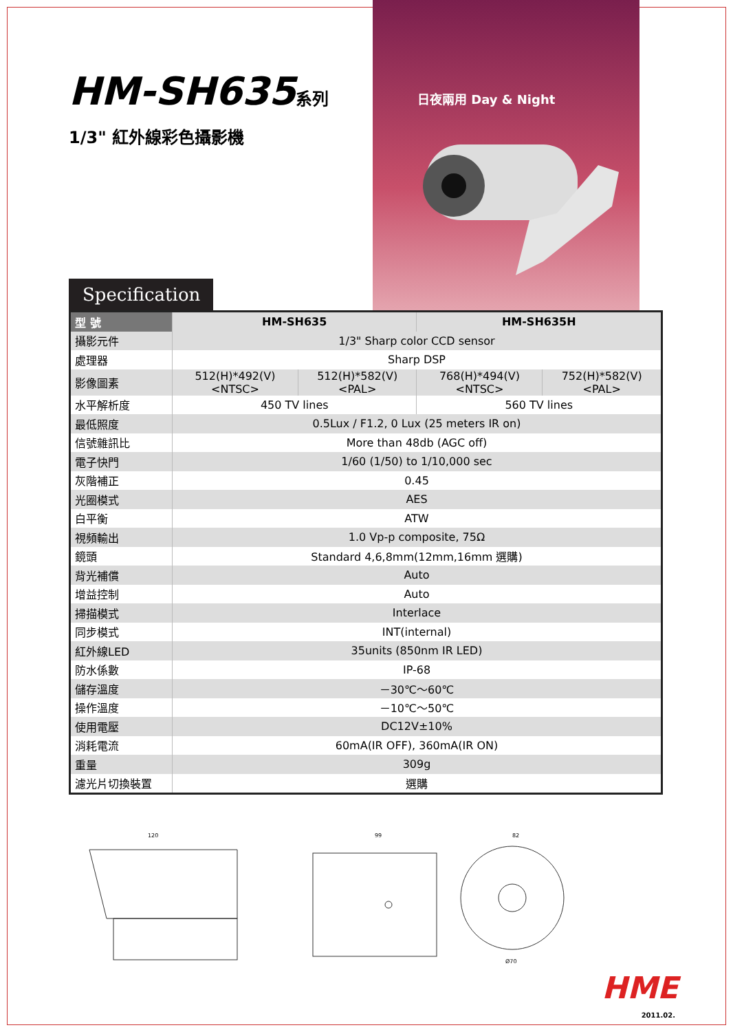HM-SH635系列
1/3" 紅外線彩色攝影機
日夜兩用 Day & Night
Specification
| 型 號 | HM-SH635 | | HM-SH635H | |
| --- | --- | --- | --- | --- |
| 攝影元件 | 1/3" Sharp color CCD sensor | | | |
| 處理器 | Sharp DSP | | | |
| 影像圖素 | 512(H)*492(V) <NTSC> | 512(H)*582(V) <PAL> | 768(H)*494(V) <NTSC> | 752(H)*582(V) <PAL> |
| 水平解析度 | 450 TV lines | | 560 TV lines | |
| 最低照度 | 0.5Lux / F1.2, 0 Lux (25 meters IR on) | | | |
| 信號雜訊比 | More than 48db (AGC off) | | | |
| 電子快門 | 1/60 (1/50) to 1/10,000 sec | | | |
| 灰階補正 | 0.45 | | | |
| 光圈模式 | AES | | | |
| 白平衡 | ATW | | | |
| 視頻輸出 | 1.0 Vp-p composite, 75Ω | | | |
| 鏡頭 | Standard 4,6,8mm(12mm,16mm 選購) | | | |
| 背光補償 | Auto | | | |
| 增益控制 | Auto | | | |
| 掃描模式 | Interlace | | | |
| 同步模式 | INT(internal) | | | |
| 紅外線LED | 35units (850nm IR LED) | | | |
| 防水係數 | IP-68 | | | |
| 儲存溫度 | －30℃～60℃ | | | |
| 操作溫度 | －10℃～50℃ | | | |
| 使用電壓 | DC12V±10% | | | |
| 消耗電流 | 60mA(IR OFF), 360mA(IR ON) | | | |
| 重量 | 309g | | | |
| 濾光片切換裝置 | 選購 | | | |
120
99
82
Ø70
HME
2011.02.